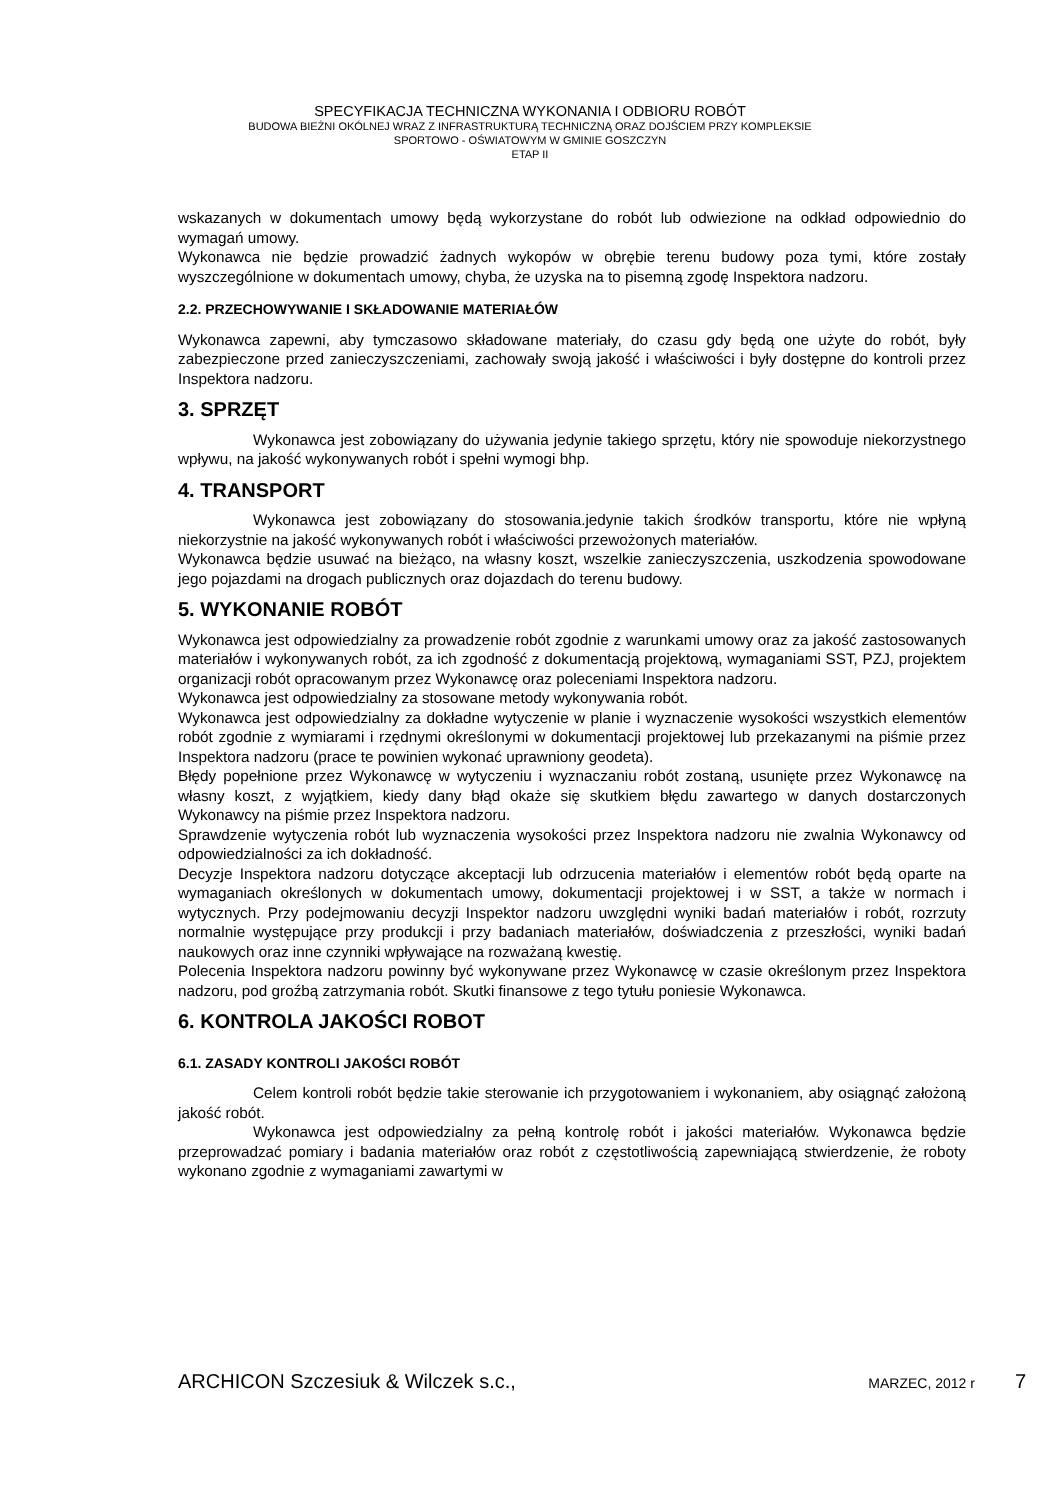SPECYFIKACJA TECHNICZNA WYKONANIA I ODBIORU ROBÓT
BUDOWA BIEŻNI OKÓLNEJ WRAZ Z INFRASTRUKTURĄ TECHNICZNĄ ORAZ DOJŚCIEM PRZY KOMPLEKSIE
SPORTOWO - OŚWIATOWYM W GMINIE GOSZCZYN
ETAP II
wskazanych w dokumentach umowy będą wykorzystane do robót lub odwiezione na odkład odpowiednio do wymagań umowy.
Wykonawca nie będzie prowadzić żadnych wykopów w obrębie terenu budowy poza tymi, które zostały wyszczególnione w dokumentach umowy, chyba, że uzyska na to pisemną zgodę Inspektora nadzoru.
2.2. PRZECHOWYWANIE I SKŁADOWANIE MATERIAŁÓW
Wykonawca zapewni, aby tymczasowo składowane materiały, do czasu gdy będą one użyte do robót, były zabezpieczone przed zanieczyszczeniami, zachowały swoją jakość i właściwości i były dostępne do kontroli przez Inspektora nadzoru.
3. SPRZĘT
Wykonawca jest zobowiązany do używania jedynie takiego sprzętu, który nie spowoduje niekorzystnego wpływu, na jakość wykonywanych robót i spełni wymogi bhp.
4. TRANSPORT
Wykonawca jest zobowiązany do stosowania.jedynie takich środków transportu, które nie wpłyną niekorzystnie na jakość wykonywanych robót i właściwości przewożonych materiałów.
Wykonawca będzie usuwać na bieżąco, na własny koszt, wszelkie zanieczyszczenia, uszkodzenia spowodowane jego pojazdami na drogach publicznych oraz dojazdach do terenu budowy.
5. WYKONANIE ROBÓT
Wykonawca jest odpowiedzialny za prowadzenie robót zgodnie z warunkami umowy oraz za jakość zastosowanych materiałów i wykonywanych robót, za ich zgodność z dokumentacją projektową, wymaganiami SST, PZJ, projektem organizacji robót opracowanym przez Wykonawcę oraz poleceniami Inspektora nadzoru.
Wykonawca jest odpowiedzialny za stosowane metody wykonywania robót.
Wykonawca jest odpowiedzialny za dokładne wytyczenie w planie i wyznaczenie wysokości wszystkich elementów robót zgodnie z wymiarami i rzędnymi określonymi w dokumentacji projektowej lub przekazanymi na piśmie przez Inspektora nadzoru (prace te powinien wykonać uprawniony geodeta).
Błędy popełnione przez Wykonawcę w wytyczeniu i wyznaczaniu robót zostaną, usunięte przez Wykonawcę na własny koszt, z wyjątkiem, kiedy dany błąd okaże się skutkiem błędu zawartego w danych dostarczonych Wykonawcy na piśmie przez Inspektora nadzoru.
Sprawdzenie wytyczenia robót lub wyznaczenia wysokości przez Inspektora nadzoru nie zwalnia Wykonawcy od odpowiedzialności za ich dokładność.
Decyzje Inspektora nadzoru dotyczące akceptacji lub odrzucenia materiałów i elementów robót będą oparte na wymaganiach określonych w dokumentach umowy, dokumentacji projektowej i w SST, a także w normach i wytycznych. Przy podejmowaniu decyzji Inspektor nadzoru uwzględni wyniki badań materiałów i robót, rozrzuty normalnie występujące przy produkcji i przy badaniach materiałów, doświadczenia z przeszłości, wyniki badań naukowych oraz inne czynniki wpływające na rozważaną kwestię.
Polecenia Inspektora nadzoru powinny być wykonywane przez Wykonawcę w czasie określonym przez Inspektora nadzoru, pod groźbą zatrzymania robót. Skutki finansowe z tego tytułu poniesie Wykonawca.
6. KONTROLA JAKOŚCI ROBOT
6.1. ZASADY KONTROLI JAKOŚCI ROBÓT
Celem kontroli robót będzie takie sterowanie ich przygotowaniem i wykonaniem, aby osiągnąć założoną jakość robót.
Wykonawca jest odpowiedzialny za pełną kontrolę robót i jakości materiałów. Wykonawca będzie przeprowadzać pomiary i badania materiałów oraz robót z częstotliwością zapewniającą stwierdzenie, że roboty wykonano zgodnie z wymaganiami zawartymi w
ARCHICON Szczesiuk & Wilczek s.c., MARZEC, 2012 r 7